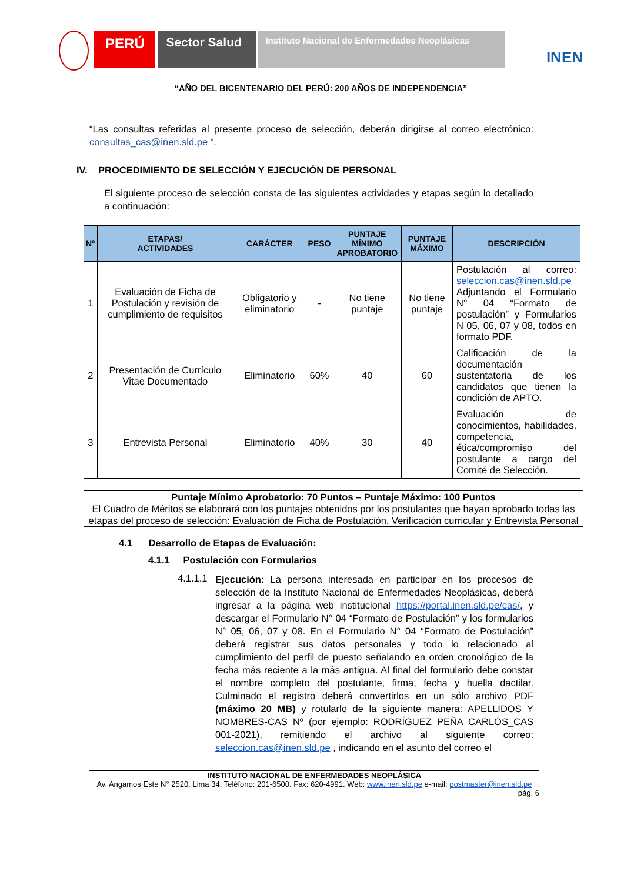PERÚ Sector Salud
Instituto Nacional de Enfermedades Neoplásicas
INEN
“AÑO DEL BICENTENARIO DEL PERÚ: 200 AÑOS DE INDEPENDENCIA”
“Las consultas referidas al presente proceso de selección, deberán dirigirse al correo electrónico: consultas_cas@inen.sld.pe ”.
IV. PROCEDIMIENTO DE SELECCIÓN Y EJECUCIÓN DE PERSONAL
El siguiente proceso de selección consta de las siguientes actividades y etapas según lo detallado a continuación:
| N° | ETAPAS/ ACTIVIDADES | CARÁCTER | PESO | PUNTAJE MÍNIMO APROBATORIO | PUNTAJE MÁXIMO | DESCRIPCIÓN |
| --- | --- | --- | --- | --- | --- | --- |
| 1 | Evaluación de Ficha de Postulación y revisión de cumplimiento de requisitos | Obligatorio y eliminatorio | - | No tiene puntaje | No tiene puntaje | Postulación al correo: seleccion.cas@inen.sld.pe Adjuntando el Formulario N° 04 “Formato de postulación” y Formularios N 05, 06, 07 y 08, todos en formato PDF. |
| 2 | Presentación de Currículo Vitae Documentado | Eliminatorio | 60% | 40 | 60 | Calificación de la documentación sustentatoria de los candidatos que tienen la condición de APTO. |
| 3 | Entrevista Personal | Eliminatorio | 40% | 30 | 40 | Evaluación de conocimientos, habilidades, competencia, ética/compromiso del postulante a cargo del Comité de Selección. |
Puntaje Mínimo Aprobatorio: 70 Puntos – Puntaje Máximo: 100 Puntos
El Cuadro de Méritos se elaborará con los puntajes obtenidos por los postulantes que hayan aprobado todas las etapas del proceso de selección: Evaluación de Ficha de Postulación, Verificación curricular y Entrevista Personal
4.1 Desarrollo de Etapas de Evaluación:
4.1.1 Postulación con Formularios
4.1.1.1
Ejecución: La persona interesada en participar en los procesos de selección de la Instituto Nacional de Enfermedades Neoplásicas, deberá ingresar a la página web institucional https://portal.inen.sld.pe/cas/, y descargar el Formulario N° 04 “Formato de Postulación” y los formularios N° 05, 06, 07 y 08. En el Formulario N° 04 “Formato de Postulación” deberá registrar sus datos personales y todo lo relacionado al cumplimiento del perfil de puesto señalando en orden cronológico de la fecha más reciente a la más antigua. Al final del formulario debe constar el nombre completo del postulante, firma, fecha y huella dactilar. Culminado el registro deberá convertirlos en un sólo archivo PDF (máximo 20 MB) y rotularlo de la siguiente manera: APELLIDOS Y NOMBRES-CAS Nº (por ejemplo: RODRÍGUEZ PEÑA CARLOS_CAS 001-2021), remitiendo el archivo al siguiente correo: seleccion.cas@inen.sld.pe , indicando en el asunto del correo el
INSTITUTO NACIONAL DE ENFERMEDADES NEOPLÁSICA
Av. Angamos Este N° 2520. Lima 34. Teléfono: 201-6500. Fax: 620-4991. Web: www.inen.sld.pe e-mail: postmaster@inen.sld.pe
pág. 6